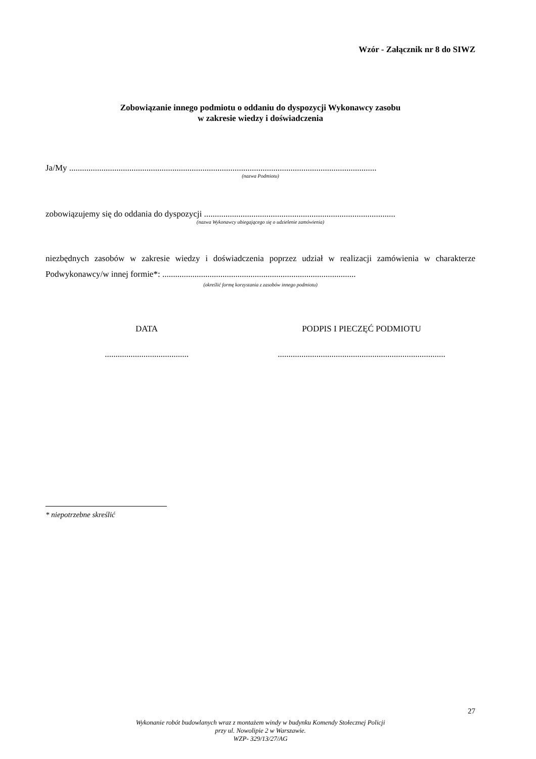Wzór - Załącznik nr 8 do SIWZ
Zobowiązanie innego podmiotu o oddaniu do dyspozycji Wykonawcy zasobu
w zakresie wiedzy i doświadczenia
Ja/My ...............................................................................................................................................
(nazwa Podmiotu)
zobowiązujemy się do oddania do dyspozycji .........................................................................................
(nazwa Wykonawcy ubiegającego się o udzielenie zamówienia)
niezbędnych zasobów w zakresie wiedzy i doświadczenia poprzez udział w realizacji zamówienia w charakterze Podwykonawcy/w innej formie*: ..........................................................................................
(określić formę korzystania z zasobów innego podmiotu)
DATA
.......................................
PODPIS I PIECZĘĆ PODMIOTU
..............................................................................
* niepotrzebne skreślić
27
Wykonanie robót budowlanych wraz z montażem windy w budynku Komendy Stołecznej Policji
przy ul. Nowolipie 2 w Warszawie.
WZP- 329/13/27/AG